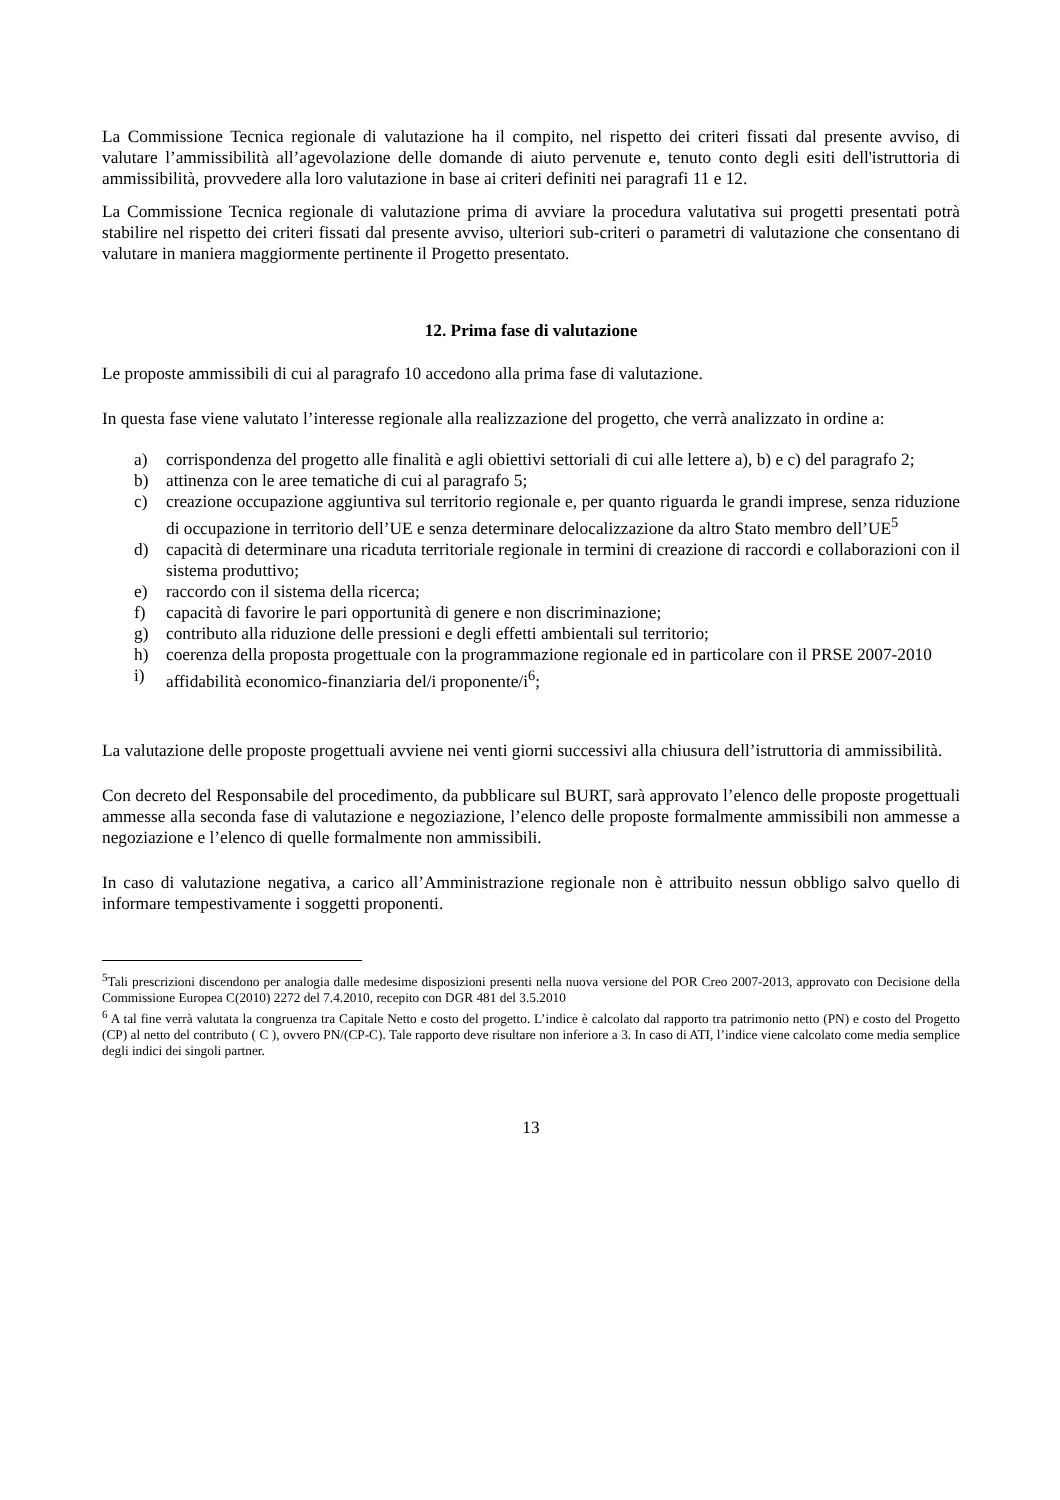La Commissione Tecnica regionale di valutazione ha il compito, nel rispetto dei criteri fissati dal presente avviso, di valutare l’ammissibilità all’agevolazione delle domande di aiuto pervenute e, tenuto conto degli esiti dell'istruttoria di ammissibilità, provvedere alla loro valutazione in base ai criteri definiti nei paragrafi 11 e 12.
La Commissione Tecnica regionale di valutazione prima di avviare la procedura valutativa sui progetti presentati potrà stabilire nel rispetto dei criteri fissati dal presente avviso, ulteriori sub-criteri o parametri di valutazione che consentano di valutare in maniera maggiormente pertinente il Progetto presentato.
12. Prima fase di valutazione
Le proposte ammissibili di cui al paragrafo 10 accedono alla prima fase di valutazione.
In questa fase viene valutato l’interesse regionale alla realizzazione del progetto, che verrà analizzato in ordine a:
a) corrispondenza del progetto alle finalità e agli obiettivi settoriali di cui alle lettere a), b) e c) del paragrafo 2;
b) attinenza con le aree tematiche di cui al paragrafo 5;
c) creazione occupazione aggiuntiva sul territorio regionale e, per quanto riguarda le grandi imprese, senza riduzione di occupazione in territorio dell’UE e senza determinare delocalizzazione da altro Stato membro dell’UE<sup>5</sup>
d) capacità di determinare una ricaduta territoriale regionale in termini di creazione di raccordi e collaborazioni con il sistema produttivo;
e) raccordo con il sistema della ricerca;
f) capacità di favorire le pari opportunità di genere e non discriminazione;
g) contributo alla riduzione delle pressioni e degli effetti ambientali sul territorio;
h) coerenza della proposta progettuale con la programmazione regionale ed in particolare con il PRSE 2007-2010
i) affidabilità economico-finanziaria del/i proponente/i<sup>6</sup>;
La valutazione delle proposte progettuali avviene nei venti giorni successivi alla chiusura dell’istruttoria di ammissibilità.
Con decreto del Responsabile del procedimento, da pubblicare sul BURT, sarà approvato l’elenco delle proposte progettuali ammesse alla seconda fase di valutazione e negoziazione, l’elenco delle proposte formalmente ammissibili non ammesse a negoziazione e l’elenco di quelle formalmente non ammissibili.
In caso di valutazione negativa, a carico all’Amministrazione regionale non è attribuito nessun obbligo salvo quello di informare tempestivamente i soggetti proponenti.
<sup>5</sup> Tali prescrizioni discendono per analogia dalle medesime disposizioni presenti nella nuova versione del POR Creo 2007-2013, approvato con Decisione della Commissione Europea C(2010) 2272 del 7.4.2010, recepito con DGR 481 del 3.5.2010
<sup>6</sup> A tal fine verrà valutata la congruenza tra Capitale Netto e costo del progetto. L’indice è calcolato dal rapporto tra patrimonio netto (PN) e costo del Progetto (CP) al netto del contributo ( C ), ovvero PN/(CP-C). Tale rapporto deve risultare non inferiore a 3. In caso di ATI, l’indice viene calcolato come media semplice degli indici dei singoli partner.
13